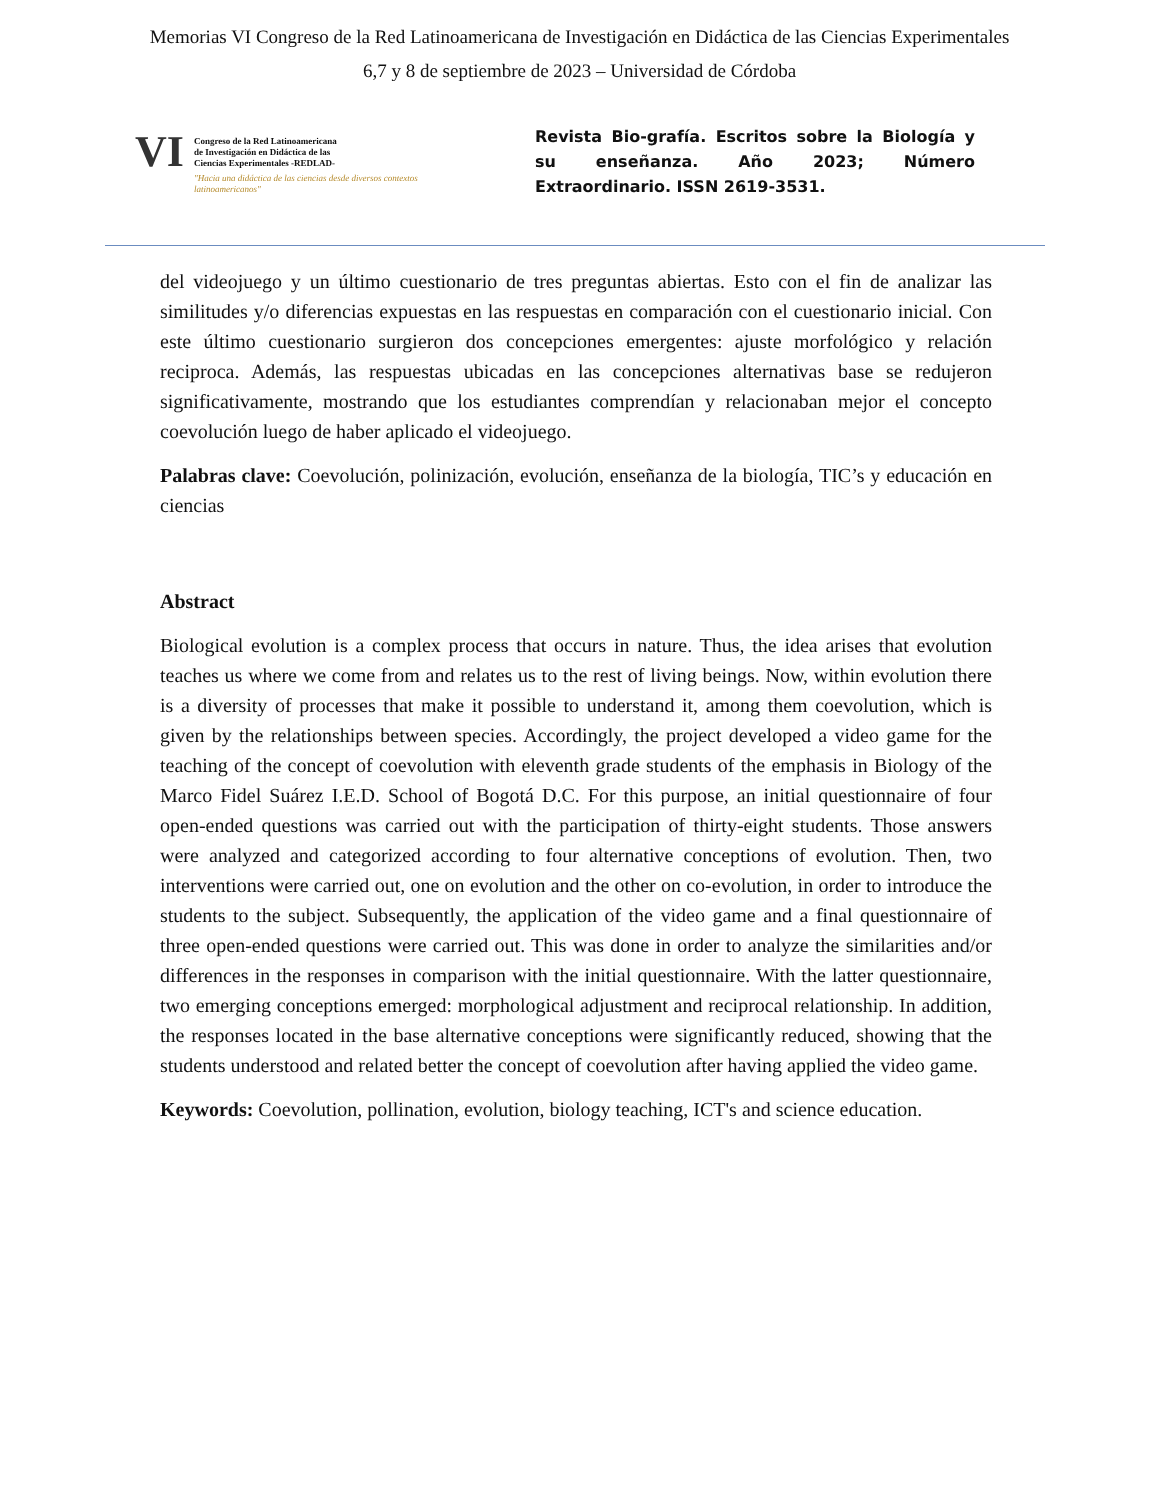Memorias VI Congreso de la Red Latinoamericana de Investigación en Didáctica de las Ciencias Experimentales
6,7 y 8 de septiembre de 2023 – Universidad de Córdoba
VI
Congreso de la Red Latinoamericana
de Investigación en Didáctica de las
Ciencias Experimentales -REDLAD-
"Hacia una didáctica de las ciencias desde diversos contextos latinoamericanos"
Revista Bio-grafía. Escritos sobre la Biología y su enseñanza. Año 2023; Número Extraordinario. ISSN 2619-3531.
del videojuego y un último cuestionario de tres preguntas abiertas. Esto con el fin de analizar las similitudes y/o diferencias expuestas en las respuestas en comparación con el cuestionario inicial. Con este último cuestionario surgieron dos concepciones emergentes: ajuste morfológico y relación reciproca. Además, las respuestas ubicadas en las concepciones alternativas base se redujeron significativamente, mostrando que los estudiantes comprendían y relacionaban mejor el concepto coevolución luego de haber aplicado el videojuego.
Palabras clave: Coevolución, polinización, evolución, enseñanza de la biología, TIC’s y educación en ciencias
Abstract
Biological evolution is a complex process that occurs in nature. Thus, the idea arises that evolution teaches us where we come from and relates us to the rest of living beings. Now, within evolution there is a diversity of processes that make it possible to understand it, among them coevolution, which is given by the relationships between species. Accordingly, the project developed a video game for the teaching of the concept of coevolution with eleventh grade students of the emphasis in Biology of the Marco Fidel Suárez I.E.D. School of Bogotá D.C. For this purpose, an initial questionnaire of four open-ended questions was carried out with the participation of thirty-eight students. Those answers were analyzed and categorized according to four alternative conceptions of evolution. Then, two interventions were carried out, one on evolution and the other on co-evolution, in order to introduce the students to the subject. Subsequently, the application of the video game and a final questionnaire of three open-ended questions were carried out. This was done in order to analyze the similarities and/or differences in the responses in comparison with the initial questionnaire. With the latter questionnaire, two emerging conceptions emerged: morphological adjustment and reciprocal relationship. In addition, the responses located in the base alternative conceptions were significantly reduced, showing that the students understood and related better the concept of coevolution after having applied the video game.
Keywords: Coevolution, pollination, evolution, biology teaching, ICT's and science education.